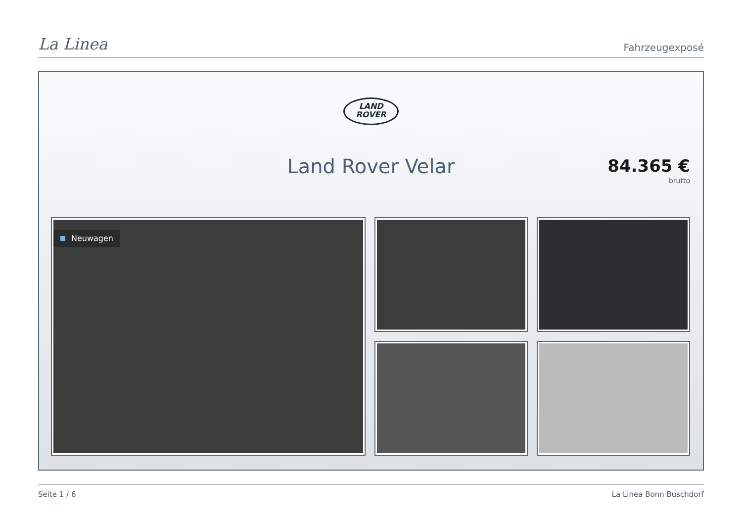La Linea
Fahrzeugexposé
LAND
ROVER
Land Rover Velar
84.365 €
brutto
Neuwagen
Seite 1 / 6 La Linea Bonn Buschdorf